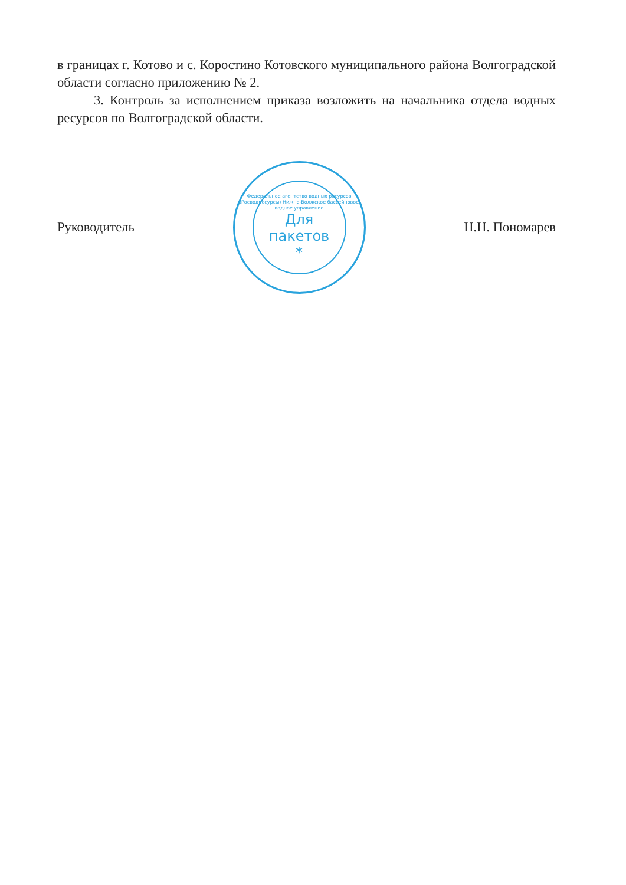в границах г. Котово и с. Коростино Котовского муниципального района Волгоградской области согласно приложению № 2.
3. Контроль за исполнением приказа возложить на начальника отдела водных ресурсов по Волгоградской области.
Руководитель
Федеральное агентство водных ресурсов (Росводресурсы) Нижне-Волжское бассейновое водное управление
Для
пакетов
*
Н.Н. Пономарев